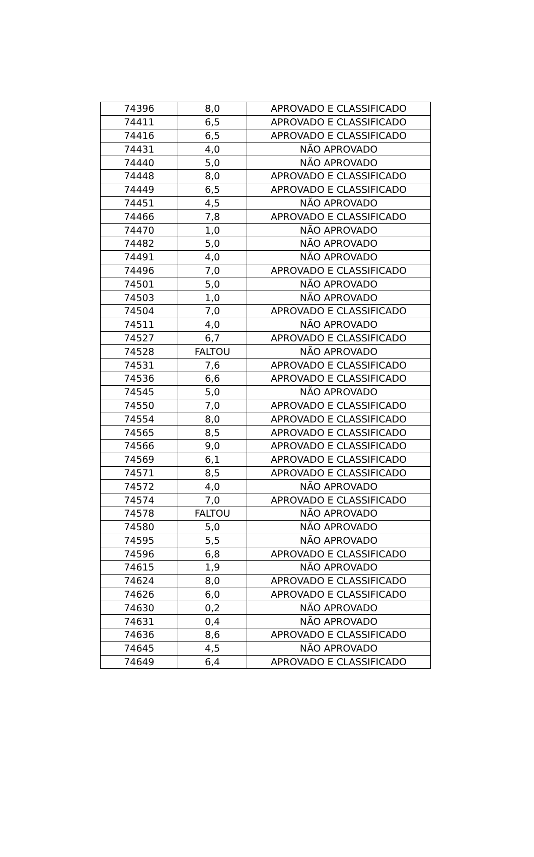| 74396 | 8,0 | APROVADO E CLASSIFICADO |
| 74411 | 6,5 | APROVADO E CLASSIFICADO |
| 74416 | 6,5 | APROVADO E CLASSIFICADO |
| 74431 | 4,0 | NÃO APROVADO |
| 74440 | 5,0 | NÃO APROVADO |
| 74448 | 8,0 | APROVADO E CLASSIFICADO |
| 74449 | 6,5 | APROVADO E CLASSIFICADO |
| 74451 | 4,5 | NÃO APROVADO |
| 74466 | 7,8 | APROVADO E CLASSIFICADO |
| 74470 | 1,0 | NÃO APROVADO |
| 74482 | 5,0 | NÃO APROVADO |
| 74491 | 4,0 | NÃO APROVADO |
| 74496 | 7,0 | APROVADO E CLASSIFICADO |
| 74501 | 5,0 | NÃO APROVADO |
| 74503 | 1,0 | NÃO APROVADO |
| 74504 | 7,0 | APROVADO E CLASSIFICADO |
| 74511 | 4,0 | NÃO APROVADO |
| 74527 | 6,7 | APROVADO E CLASSIFICADO |
| 74528 | FALTOU | NÃO APROVADO |
| 74531 | 7,6 | APROVADO E CLASSIFICADO |
| 74536 | 6,6 | APROVADO E CLASSIFICADO |
| 74545 | 5,0 | NÃO APROVADO |
| 74550 | 7,0 | APROVADO E CLASSIFICADO |
| 74554 | 8,0 | APROVADO E CLASSIFICADO |
| 74565 | 8,5 | APROVADO E CLASSIFICADO |
| 74566 | 9,0 | APROVADO E CLASSIFICADO |
| 74569 | 6,1 | APROVADO E CLASSIFICADO |
| 74571 | 8,5 | APROVADO E CLASSIFICADO |
| 74572 | 4,0 | NÃO APROVADO |
| 74574 | 7,0 | APROVADO E CLASSIFICADO |
| 74578 | FALTOU | NÃO APROVADO |
| 74580 | 5,0 | NÃO APROVADO |
| 74595 | 5,5 | NÃO APROVADO |
| 74596 | 6,8 | APROVADO E CLASSIFICADO |
| 74615 | 1,9 | NÃO APROVADO |
| 74624 | 8,0 | APROVADO E CLASSIFICADO |
| 74626 | 6,0 | APROVADO E CLASSIFICADO |
| 74630 | 0,2 | NÃO APROVADO |
| 74631 | 0,4 | NÃO APROVADO |
| 74636 | 8,6 | APROVADO E CLASSIFICADO |
| 74645 | 4,5 | NÃO APROVADO |
| 74649 | 6,4 | APROVADO E CLASSIFICADO |